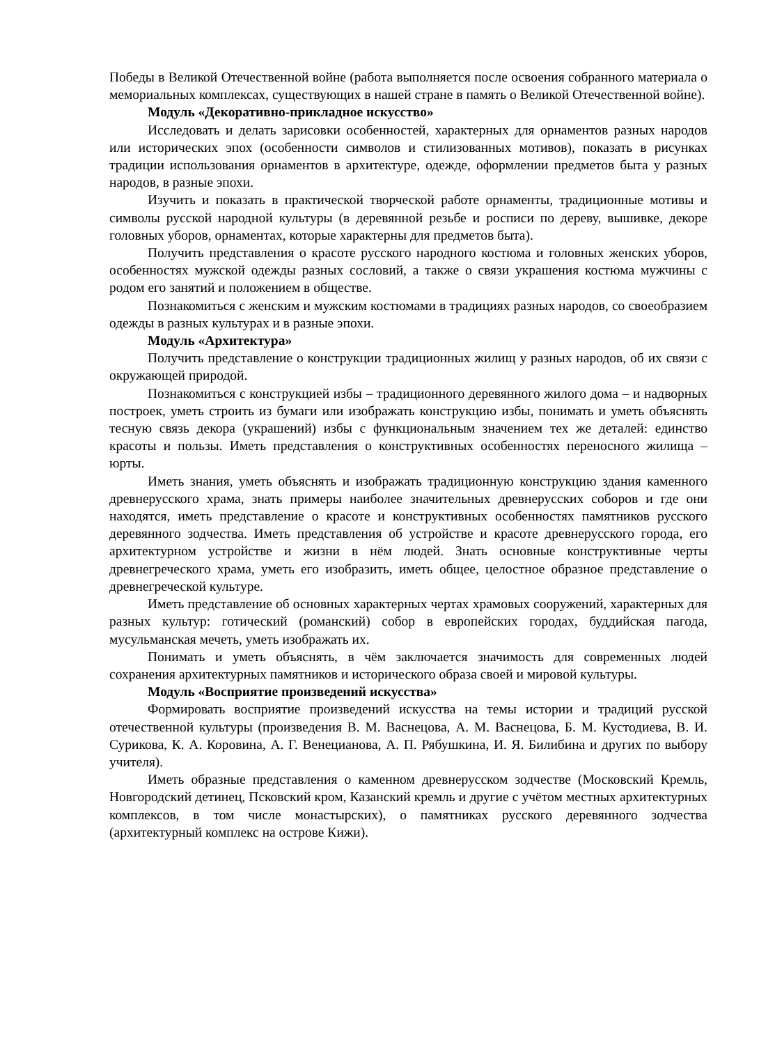Победы в Великой Отечественной войне (работа выполняется после освоения собранного материала о мемориальных комплексах, существующих в нашей стране в память о Великой Отечественной войне).
Модуль «Декоративно-прикладное искусство»
Исследовать и делать зарисовки особенностей, характерных для орнаментов разных народов или исторических эпох (особенности символов и стилизованных мотивов), показать в рисунках традиции использования орнаментов в архитектуре, одежде, оформлении предметов быта у разных народов, в разные эпохи.
Изучить и показать в практической творческой работе орнаменты, традиционные мотивы и символы русской народной культуры (в деревянной резьбе и росписи по дереву, вышивке, декоре головных уборов, орнаментах, которые характерны для предметов быта).
Получить представления о красоте русского народного костюма и головных женских уборов, особенностях мужской одежды разных сословий, а также о связи украшения костюма мужчины с родом его занятий и положением в обществе.
Познакомиться с женским и мужским костюмами в традициях разных народов, со своеобразием одежды в разных культурах и в разные эпохи.
Модуль «Архитектура»
Получить представление о конструкции традиционных жилищ у разных народов, об их связи с окружающей природой.
Познакомиться с конструкцией избы – традиционного деревянного жилого дома – и надворных построек, уметь строить из бумаги или изображать конструкцию избы, понимать и уметь объяснять тесную связь декора (украшений) избы с функциональным значением тех же деталей: единство красоты и пользы. Иметь представления о конструктивных особенностях переносного жилища – юрты.
Иметь знания, уметь объяснять и изображать традиционную конструкцию здания каменного древнерусского храма, знать примеры наиболее значительных древнерусских соборов и где они находятся, иметь представление о красоте и конструктивных особенностях памятников русского деревянного зодчества. Иметь представления об устройстве и красоте древнерусского города, его архитектурном устройстве и жизни в нём людей. Знать основные конструктивные черты древнегреческого храма, уметь его изобразить, иметь общее, целостное образное представление о древнегреческой культуре.
Иметь представление об основных характерных чертах храмовых сооружений, характерных для разных культур: готический (романский) собор в европейских городах, буддийская пагода, мусульманская мечеть, уметь изображать их.
Понимать и уметь объяснять, в чём заключается значимость для современных людей сохранения архитектурных памятников и исторического образа своей и мировой культуры.
Модуль «Восприятие произведений искусства»
Формировать восприятие произведений искусства на темы истории и традиций русской отечественной культуры (произведения В. М. Васнецова, А. М. Васнецова, Б. М. Кустодиева, В. И. Сурикова, К. А. Коровина, А. Г. Венецианова, А. П. Рябушкина, И. Я. Билибина и других по выбору учителя).
Иметь образные представления о каменном древнерусском зодчестве (Московский Кремль, Новгородский детинец, Псковский кром, Казанский кремль и другие с учётом местных архитектурных комплексов, в том числе монастырских), о памятниках русского деревянного зодчества (архитектурный комплекс на острове Кижи).